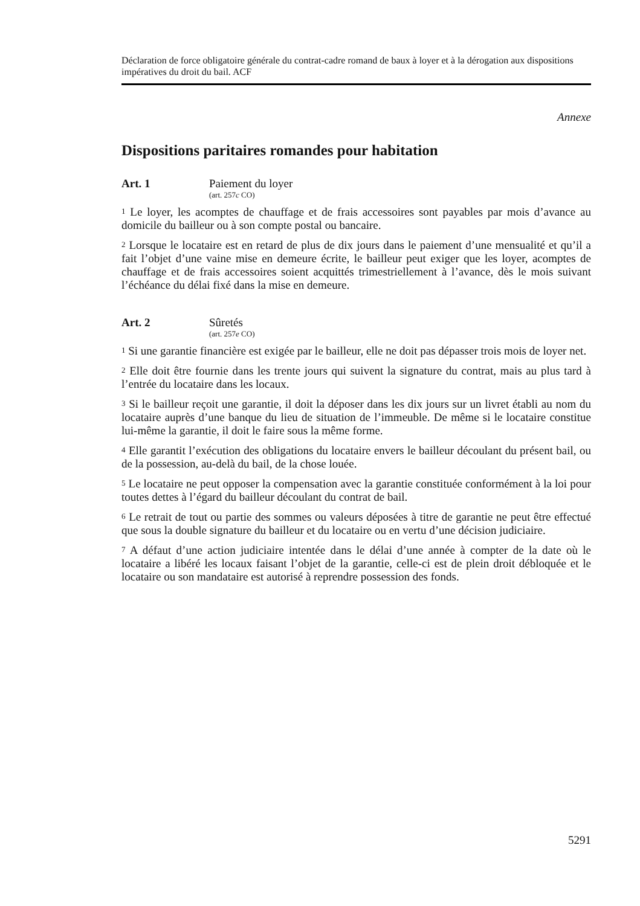Déclaration de force obligatoire générale du contrat-cadre romand de baux à loyer et à la dérogation aux dispositions impératives du droit du bail. ACF
Annexe
Dispositions paritaires romandes pour habitation
Art. 1 Paiement du loyer
(art. 257c CO)
<sup>1</sup> Le loyer, les acomptes de chauffage et de frais accessoires sont payables par mois d’avance au domicile du bailleur ou à son compte postal ou bancaire.
<sup>2</sup> Lorsque le locataire est en retard de plus de dix jours dans le paiement d’une mensualité et qu’il a fait l’objet d’une vaine mise en demeure écrite, le bailleur peut exiger que les loyer, acomptes de chauffage et de frais accessoires soient acquittés trimestriellement à l’avance, dès le mois suivant l’échéance du délai fixé dans la mise en demeure.
Art. 2 Sûretés
(art. 257e CO)
<sup>1</sup> Si une garantie financière est exigée par le bailleur, elle ne doit pas dépasser trois mois de loyer net.
<sup>2</sup> Elle doit être fournie dans les trente jours qui suivent la signature du contrat, mais au plus tard à l’entrée du locataire dans les locaux.
<sup>3</sup> Si le bailleur reçoit une garantie, il doit la déposer dans les dix jours sur un livret établi au nom du locataire auprès d’une banque du lieu de situation de l’immeuble. De même si le locataire constitue lui-même la garantie, il doit le faire sous la même forme.
<sup>4</sup> Elle garantit l’exécution des obligations du locataire envers le bailleur découlant du présent bail, ou de la possession, au-delà du bail, de la chose louée.
<sup>5</sup> Le locataire ne peut opposer la compensation avec la garantie constituée conformément à la loi pour toutes dettes à l’égard du bailleur découlant du contrat de bail.
<sup>6</sup> Le retrait de tout ou partie des sommes ou valeurs déposées à titre de garantie ne peut être effectué que sous la double signature du bailleur et du locataire ou en vertu d’une décision judiciaire.
<sup>7</sup> A défaut d’une action judiciaire intentée dans le délai d’une année à compter de la date où le locataire a libéré les locaux faisant l’objet de la garantie, celle-ci est de plein droit débloquée et le locataire ou son mandataire est autorisé à reprendre possession des fonds.
5291